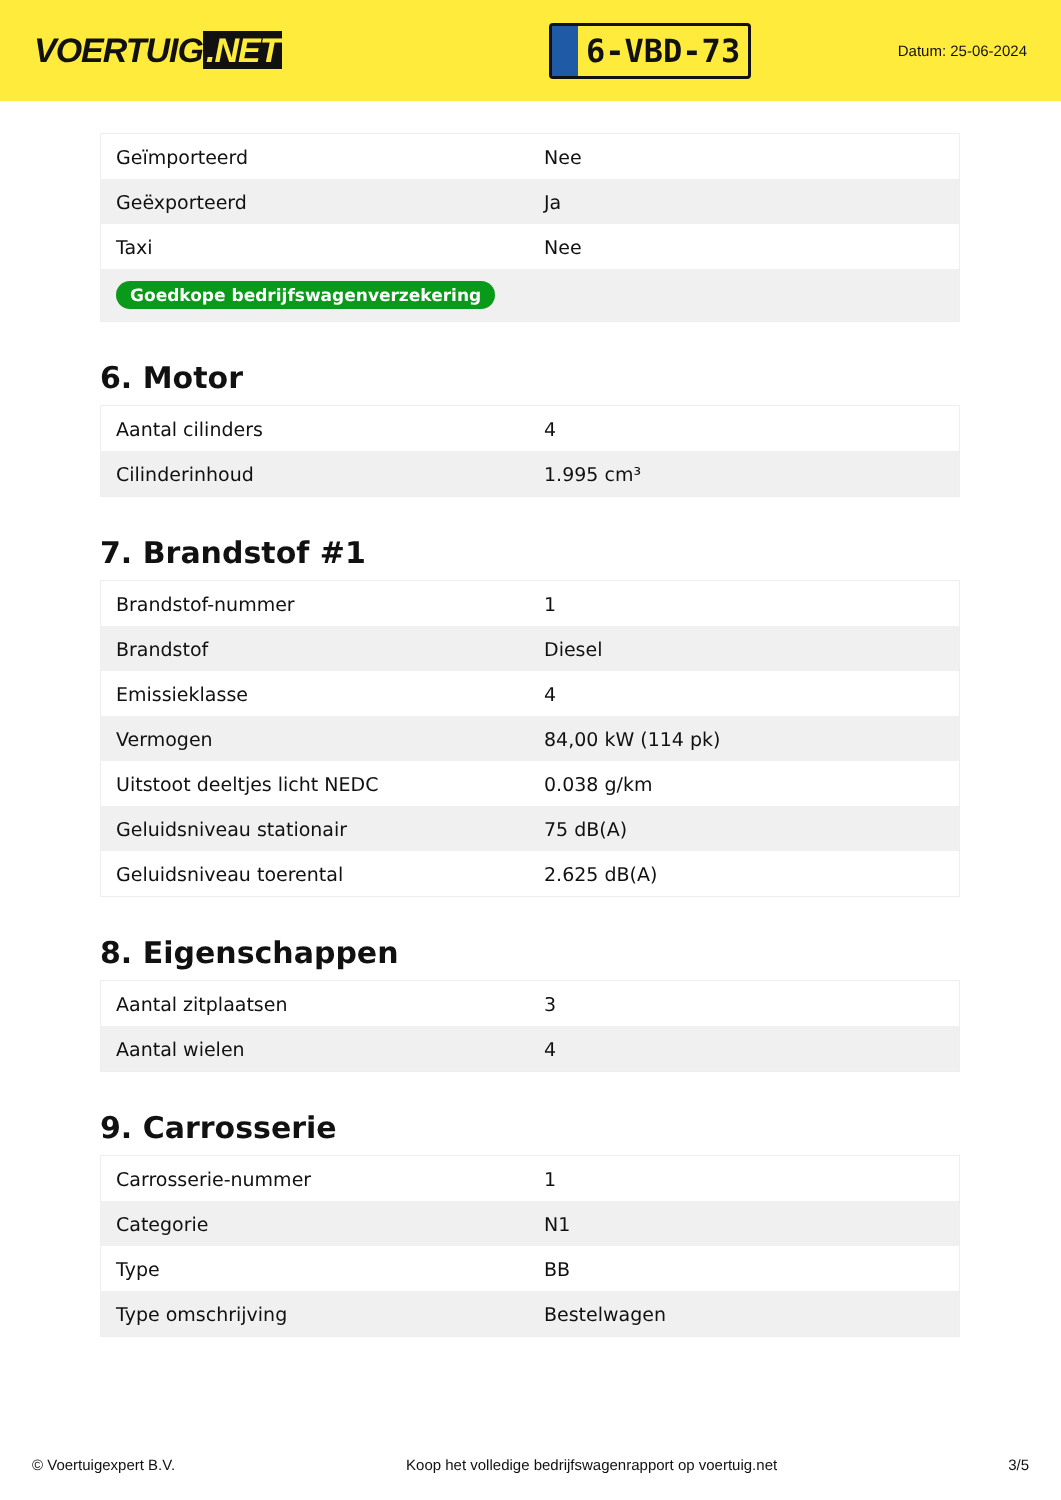VOERTUIG.NET
6-VBD-73
Datum: 25-06-2024
| Geïmporteerd | Nee |
| Geëxporteerd | Ja |
| Taxi | Nee |
| Goedkope bedrijfswagenverzekering | |
6. Motor
| Aantal cilinders | 4 |
| Cilinderinhoud | 1.995 cm³ |
7. Brandstof #1
| Brandstof-nummer | 1 |
| Brandstof | Diesel |
| Emissieklasse | 4 |
| Vermogen | 84,00 kW (114 pk) |
| Uitstoot deeltjes licht NEDC | 0.038 g/km |
| Geluidsniveau stationair | 75 dB(A) |
| Geluidsniveau toerental | 2.625 dB(A) |
8. Eigenschappen
| Aantal zitplaatsen | 3 |
| Aantal wielen | 4 |
9. Carrosserie
| Carrosserie-nummer | 1 |
| Categorie | N1 |
| Type | BB |
| Type omschrijving | Bestelwagen |
© Voertuigexpert B.V. Koop het volledige bedrijfswagenrapport op voertuig.net 3/5